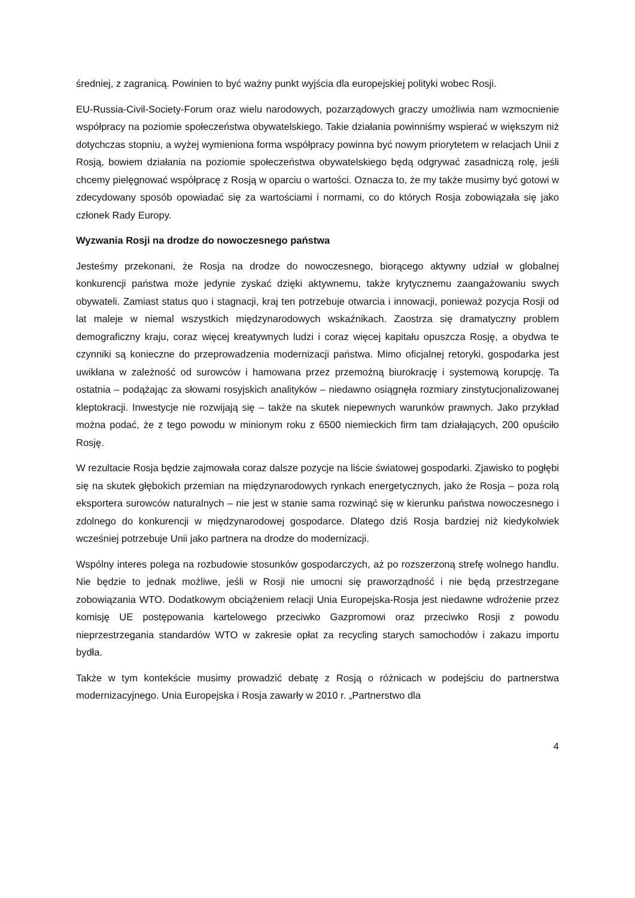średniej, z zagranicą. Powinien to być ważny punkt wyjścia dla europejskiej polityki wobec Rosji.
EU-Russia-Civil-Society-Forum oraz wielu narodowych, pozarządowych graczy umożliwia nam wzmocnienie współpracy na poziomie społeczeństwa obywatelskiego. Takie działania powinniśmy wspierać w większym niż dotychczas stopniu, a wyżej wymieniona forma współpracy powinna być nowym priorytetem w relacjach Unii z Rosją, bowiem działania na poziomie społeczeństwa obywatelskiego będą odgrywać zasadniczą rolę, jeśli chcemy pielęgnować współpracę z Rosją w oparciu o wartości. Oznacza to, że my także musimy być gotowi w zdecydowany sposób opowiadać się za wartościami i normami, co do których Rosja zobowiązała się jako członek Rady Europy.
Wyzwania Rosji na drodze do nowoczesnego państwa
Jesteśmy przekonani, że Rosja na drodze do nowoczesnego, biorącego aktywny udział w globalnej konkurencji państwa może jedynie zyskać dzięki aktywnemu, także krytycznemu zaangażowaniu swych obywateli. Zamiast status quo i stagnacji, kraj ten potrzebuje otwarcia i innowacji, ponieważ pozycja Rosji od lat maleje w niemal wszystkich międzynarodowych wskaźnikach. Zaostrza się dramatyczny problem demograficzny kraju, coraz więcej kreatywnych ludzi i coraz więcej kapitału opuszcza Rosję, a obydwa te czynniki są konieczne do przeprowadzenia modernizacji państwa. Mimo oficjalnej retoryki, gospodarka jest uwikłana w zależność od surowców i hamowana przez przemożną biurokrację i systemową korupcję. Ta ostatnia – podążając za słowami rosyjskich analityków – niedawno osiągnęła rozmiary zinstytucjonalizowanej kleptokracji. Inwestycje nie rozwijają się – także na skutek niepewnych warunków prawnych. Jako przykład można podać, że z tego powodu w minionym roku z 6500 niemieckich firm tam działających, 200 opuściło Rosję.
W rezultacie Rosja będzie zajmowała coraz dalsze pozycje na liście światowej gospodarki. Zjawisko to pogłębi się na skutek głębokich przemian na międzynarodowych rynkach energetycznych, jako że Rosja – poza rolą eksportera surowców naturalnych – nie jest w stanie sama rozwinąć się w kierunku państwa nowoczesnego i zdolnego do konkurencji w międzynarodowej gospodarce. Dlatego dziś Rosja bardziej niż kiedykolwiek wcześniej potrzebuje Unii jako partnera na drodze do modernizacji.
Wspólny interes polega na rozbudowie stosunków gospodarczych, aż po rozszerzoną strefę wolnego handlu. Nie będzie to jednak możliwe, jeśli w Rosji nie umocni się praworządność i nie będą przestrzegane zobowiązania WTO. Dodatkowym obciążeniem relacji Unia Europejska-Rosja jest niedawne wdrożenie przez komisję UE postępowania kartelowego przeciwko Gazpromowi oraz przeciwko Rosji z powodu nieprzestrzegania standardów WTO w zakresie opłat za recycling starych samochodów i zakazu importu bydła.
Także w tym kontekście musimy prowadzić debatę z Rosją o różnicach w podejściu do partnerstwa modernizacyjnego. Unia Europejska i Rosja zawarły w 2010 r. „Partnerstwo dla
4